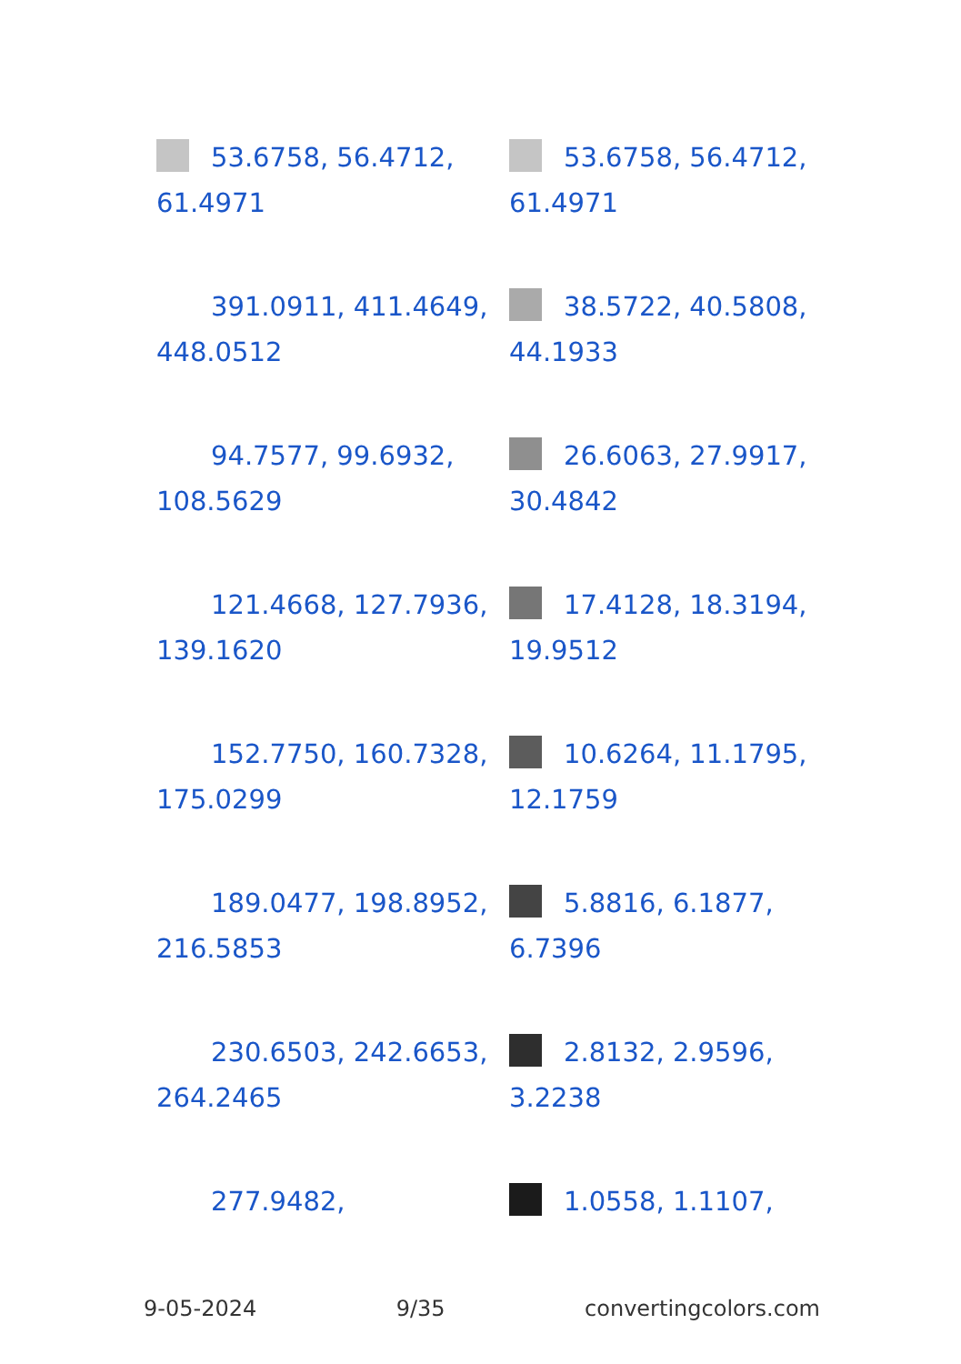53.6758, 56.4712, 61.4971
53.6758, 56.4712, 61.4971
391.0911, 411.4649, 448.0512
38.5722, 40.5808, 44.1933
94.7577, 99.6932, 108.5629
26.6063, 27.9917, 30.4842
121.4668, 127.7936, 139.1620
17.4128, 18.3194, 19.9512
152.7750, 160.7328, 175.0299
10.6264, 11.1795, 12.1759
189.0477, 198.8952, 216.5853
5.8816, 6.1877, 6.7396
230.6503, 242.6653, 264.2465
2.8132, 2.9596, 3.2238
277.9482,
1.0558, 1.1107,
9-05-2024 9/35 convertingcolors.com